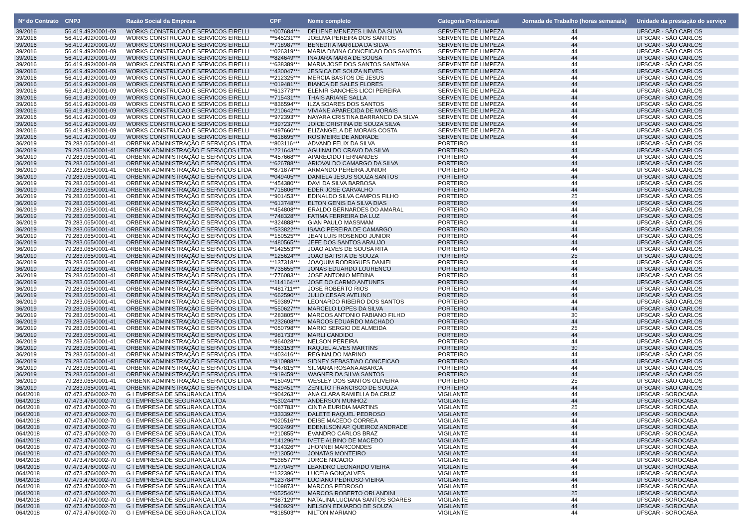| Nº do Contrato | CNPJ | Razão Social da Empresa | CPF | Nome completo | Categoria Profissional | Jornada de Trabalho (horas semanais) | Unidade da prestação do serviço |
| --- | --- | --- | --- | --- | --- | --- | --- |
| 39/2016 | 56.419.492/0001-09 | WORKS CONSTRUCAO E SERVICOS EIRELLI | **007684*** | DELIENE MENEZES LIMA DA SILVA | SERVENTE DE LIMPEZA | 44 | UFSCAR - SÃO CARLOS |
| 39/2016 | 56.419.492/0001-09 | WORKS CONSTRUCAO E SERVICOS EIRELLI | **545231*** | JOELMA PEREIRA DOS SANTOS | SERVENTE DE LIMPEZA | 44 | UFSCAR - SÃO CARLOS |
| 39/2016 | 56.419.492/0001-09 | WORKS CONSTRUCAO E SERVICOS EIRELLI | **718987*** | BENEDITA MARILDA DA SILVA | SERVENTE DE LIMPEZA | 44 | UFSCAR - SÃO CARLOS |
| 39/2016 | 56.419.492/0001-09 | WORKS CONSTRUCAO E SERVICOS EIRELLI | **026319*** | MARIA DIVINA CONCEICAO DOS SANTOS | SERVENTE DE LIMPEZA | 44 | UFSCAR - SÃO CARLOS |
| 39/2016 | 56.419.492/0001-09 | WORKS CONSTRUCAO E SERVICOS EIRELLI | **824649*** | INAJARA MARIA DE SOUSA | SERVENTE DE LIMPEZA | 44 | UFSCAR - SÃO CARLOS |
| 39/2016 | 56.419.492/0001-09 | WORKS CONSTRUCAO E SERVICOS EIRELLI | **638389*** | MARIA JOSE DOS SANTOS SANTANA | SERVENTE DE LIMPEZA | 44 | UFSCAR - SÃO CARLOS |
| 39/2016 | 56.419.492/0001-09 | WORKS CONSTRUCAO E SERVICOS EIRELLI | **430047*** | JESSICA DE SOUZA NEVES | SERVENTE DE LIMPEZA | 44 | UFSCAR - SÃO CARLOS |
| 39/2016 | 56.419.492/0001-09 | WORKS CONSTRUCAO E SERVICOS EIRELLI | **212325*** | MERCIA BASTOS DE JESUS | SERVENTE DE LIMPEZA | 44 | UFSCAR - SÃO CARLOS |
| 39/2016 | 56.419.492/0001-09 | WORKS CONSTRUCAO E SERVICOS EIRELLI | **019481*** | BIANCA DE SALES FLORES | SERVENTE DE LIMPEZA | 44 | UFSCAR - SÃO CARLOS |
| 39/2016 | 56.419.492/0001-09 | WORKS CONSTRUCAO E SERVICOS EIRELLI | **613773*** | ELENIR SANCHES LICCI PEREIRA | SERVENTE DE LIMPEZA | 44 | UFSCAR - SÃO CARLOS |
| 39/2016 | 56.419.492/0001-09 | WORKS CONSTRUCAO E SERVICOS EIRELLI | **715431*** | THAIS ARIANE SALLA | SERVENTE DE LIMPEZA | 44 | UFSCAR - SÃO CARLOS |
| 39/2016 | 56.419.492/0001-09 | WORKS CONSTRUCAO E SERVICOS EIRELLI | **836594*** | ILZA SOARES DOS SANTOS | SERVENTE DE LIMPEZA | 44 | UFSCAR - SÃO CARLOS |
| 39/2016 | 56.419.492/0001-09 | WORKS CONSTRUCAO E SERVICOS EIRELLI | **210642*** | VIVIANE APARECIDA DE MORAIS | SERVENTE DE LIMPEZA | 44 | UFSCAR - SÃO CARLOS |
| 39/2016 | 56.419.492/0001-09 | WORKS CONSTRUCAO E SERVICOS EIRELLI | **972393*** | NAYARA CRISTINA BARRANCO DA SILVA | SERVENTE DE LIMPEZA | 44 | UFSCAR - SAO CARLOS |
| 39/2016 | 56.419.492/0001-09 | WORKS CONSTRUCAO E SERVICOS EIRELLI | **397237*** | JOICE CRISTINA DE SOUZA SILVA | SERVENTE DE LIMPEZA | 44 | UFSCAR - SAO CARLOS |
| 39/2016 | 56.419.492/0001-09 | WORKS CONSTRUCAO E SERVICOS EIRELLI | **497660*** | ELIZANGELA DE MORAIS COSTA | SERVENTE DE LIMPEZA | 44 | UFSCAR - SAO CARLOS |
| 39/2016 | 56.419.492/0001-09 | WORKS CONSTRUCAO E SERVICOS EIRELLI | **616695*** | ROSIMEIRE DE ANDRADE | SERVENTE DE LIMPEZA | 44 | UFSCAR - SAO CARLOS |
| 36/2019 | 79.283.065/0001-41 | ORBENK ADMINISTRAÇÃO E SERVIÇOS LTDA | **803116*** | ADVAND FELIX DA SILVA | PORTEIRO | 44 | UFSCAR - SÃO CARLOS |
| 36/2019 | 79.283.065/0001-41 | ORBENK ADMINISTRAÇÃO E SERVIÇOS LTDA | **221643*** | AGUINALDO CRAVO DA SILVA | PORTEIRO | 44 | UFSCAR - SÃO CARLOS |
| 36/2019 | 79.283.065/0001-41 | ORBENK ADMINISTRAÇÃO E SERVIÇOS LTDA | **457668*** | APARECIDO FERNANDES | PORTEIRO | 44 | UFSCAR - SÃO CARLOS |
| 36/2019 | 79.283.065/0001-41 | ORBENK ADMINISTRAÇÃO E SERVIÇOS LTDA | **626788*** | ARIOVALDO CAMARGO DA SILVA | PORTEIRO | 44 | UFSCAR - SÃO CARLOS |
| 36/2019 | 79.283.065/0001-41 | ORBENK ADMINISTRAÇÃO E SERVIÇOS LTDA | **871874*** | ARMANDO PEREIRA JUNIOR | PORTEIRO | 44 | UFSCAR - SÃO CARLOS |
| 36/2019 | 79.283.065/0001-41 | ORBENK ADMINISTRAÇÃO E SERVIÇOS LTDA | **049405*** | DANIELA JESUS SOUZA SANTOS | PORTEIRO | 44 | UFSCAR - SÃO CARLOS |
| 36/2019 | 79.283.065/0001-41 | ORBENK ADMINISTRAÇÃO E SERVIÇOS LTDA | **454380*** | DAVI DA SILVA BARBOSA | PORTEIRO | 44 | UFSCAR - SÃO CARLOS |
| 36/2019 | 79.283.065/0001-41 | ORBENK ADMINISTRAÇÃO E SERVIÇOS LTDA | **715806*** | EDER JOSE CARVALHO | PORTEIRO | 44 | UFSCAR - SÃO CARLOS |
| 36/2019 | 79.283.065/0001-41 | ORBENK ADMINISTRAÇÃO E SERVIÇOS LTDA | **901453*** | EDINALDO SILVA CAMPOS FILHO | PORTEIRO | 25 | UFSCAR - SÃO CARLOS |
| 36/2019 | 79.283.065/0001-41 | ORBENK ADMINISTRAÇÃO E SERVIÇOS LTDA | **613748*** | ELTON GENIS DA SILVA DIAS | PORTEIRO | 44 | UFSCAR - SÃO CARLOS |
| 36/2019 | 79.283.065/0001-41 | ORBENK ADMINISTRAÇÃO E SERVIÇOS LTDA | **454808*** | ERALDO BERNARDES DO AMARAL | PORTEIRO | 44 | UFSCAR - SÃO CARLOS |
| 36/2019 | 79.283.065/0001-41 | ORBENK ADMINISTRAÇÃO E SERVIÇOS LTDA | **748328*** | FATIMA FERREIRA DA LUZ | PORTEIRO | 44 | UFSCAR - SÃO CARLOS |
| 36/2019 | 79.283.065/0001-41 | ORBENK ADMINISTRAÇÃO E SERVIÇOS LTDA | **324888*** | GIAN PAULO MASSMAM | PORTEIRO | 44 | UFSCAR - SÃO CARLOS |
| 36/2019 | 79.283.065/0001-41 | ORBENK ADMINISTRAÇÃO E SERVIÇOS LTDA | **533822*** | ISAAC PEREIRA DE CAMARGO | PORTEIRO | 44 | UFSCAR - SÃO CARLOS |
| 36/2019 | 79.283.065/0001-41 | ORBENK ADMINISTRAÇÃO E SERVIÇOS LTDA | **150525*** | JEAN LUIS ROSENDO JUNIOR | PORTEIRO | 44 | UFSCAR - SÃO CARLOS |
| 36/2019 | 79.283.065/0001-41 | ORBENK ADMINISTRAÇÃO E SERVIÇOS LTDA | **480565*** | JEFE DOS SANTOS ARAUJO | PORTEIRO | 44 | UFSCAR - SÃO CARLOS |
| 36/2019 | 79.283.065/0001-41 | ORBENK ADMINISTRAÇÃO E SERVIÇOS LTDA | **142553*** | JOAO ALVES DE SOUSA RITA | PORTEIRO | 44 | UFSCAR - SÃO CARLOS |
| 36/2019 | 79.283.065/0001-41 | ORBENK ADMINISTRAÇÃO E SERVIÇOS LTDA | **125624*** | JOAO BATISTA DE SOUZA | PORTEIRO | 25 | UFSCAR - SÃO CARLOS |
| 36/2019 | 79.283.065/0001-41 | ORBENK ADMINISTRAÇÃO E SERVIÇOS LTDA | **137318*** | JOAQUIM RODRIGUES DANIEL | PORTEIRO | 44 | UFSCAR - SÃO CARLOS |
| 36/2019 | 79.283.065/0001-41 | ORBENK ADMINISTRAÇÃO E SERVIÇOS LTDA | **735655*** | JONAS EDUARDO LOURENCO | PORTEIRO | 44 | UFSCAR - SÃO CARLOS |
| 36/2019 | 79.283.065/0001-41 | ORBENK ADMINISTRAÇÃO E SERVIÇOS LTDA | **776083*** | JOSE ANTONIO MEDINA | PORTEIRO | 44 | UFSCAR - SAO CARLOS |
| 36/2019 | 79.283.065/0001-41 | ORBENK ADMINISTRAÇÃO E SERVIÇOS LTDA | **114164*** | JOSE DO CARMO ANTUNES | PORTEIRO | 44 | UFSCAR - SÃO CARLOS |
| 36/2019 | 79.283.065/0001-41 | ORBENK ADMINISTRAÇÃO E SERVIÇOS LTDA | **481711*** | JOSE ROBERTO RIOS | PORTEIRO | 44 | UFSCAR - SAO CARLOS |
| 36/2019 | 79.283.065/0001-41 | ORBENK ADMINISTRAÇÃO E SERVIÇOS LTDA | **662590*** | JULIO CESAR AVELINO | PORTEIRO | 44 | UFSCAR - SÃO CARLOS |
| 36/2019 | 79.283.065/0001-41 | ORBENK ADMINISTRAÇÃO E SERVIÇOS LTDA | **593897*** | LEONARDO RIBEIRO DOS SANTOS | PORTEIRO | 44 | UFSCAR - SÃO CARLOS |
| 36/2019 | 79.283.065/0001-41 | ORBENK ADMINISTRAÇÃO E SERVIÇOS LTDA | **550627*** | MARCELO LOPES DA SILVA | PORTEIRO | 44 | UFSCAR - SÃO CARLOS |
| 36/2019 | 79.283.065/0001-41 | ORBENK ADMINISTRAÇÃO E SERVIÇOS LTDA | **283805*** | MARCOS ANTONIO FABIANO FILHO | PORTEIRO | 30 | UFSCAR - SÃO CARLOS |
| 36/2019 | 79.283.065/0001-41 | ORBENK ADMINISTRAÇÃO E SERVIÇOS LTDA | **232608*** | MARCOS EDUARDO MACHADO | PORTEIRO | 44 | UFSCAR - SÃO CARLOS |
| 36/2019 | 79.283.065/0001-41 | ORBENK ADMINISTRAÇÃO E SERVIÇOS LTDA | **050798*** | MARIO SERGIO DE ALMEIDA | PORTEIRO | 25 | UFSCAR - SÃO CARLOS |
| 36/2019 | 79.283.065/0001-41 | ORBENK ADMINISTRAÇÃO E SERVIÇOS LTDA | **981733*** | MARLI CANDIDO | PORTEIRO | 44 | UFSCAR - SÃO CARLOS |
| 36/2019 | 79.283.065/0001-41 | ORBENK ADMINISTRAÇÃO E SERVIÇOS LTDA | **864028*** | NELSON PEREIRA | PORTEIRO | 44 | UFSCAR - SÃO CARLOS |
| 36/2019 | 79.283.065/0001-41 | ORBENK ADMINISTRAÇÃO E SERVIÇOS LTDA | **363153*** | RAQUEL ALVES MARTINS | PORTEIRO | 30 | UFSCAR - SÃO CARLOS |
| 36/2019 | 79.283.065/0001-41 | ORBENK ADMINISTRAÇÃO E SERVIÇOS LTDA | **403416*** | REGINALDO MARINO | PORTEIRO | 44 | UFSCAR - SÃO CARLOS |
| 36/2019 | 79.283.065/0001-41 | ORBENK ADMINISTRAÇÃO E SERVIÇOS LTDA | **810988*** | SIDNEY SEBASTIAO CONCEICAO | PORTEIRO | 44 | UFSCAR - SÃO CARLOS |
| 36/2019 | 79.283.065/0001-41 | ORBENK ADMINISTRAÇÃO E SERVIÇOS LTDA | **547815*** | SILMARA ROSANA ABARCA | PORTEIRO | 44 | UFSCAR - SÃO CARLOS |
| 36/2019 | 79.283.065/0001-41 | ORBENK ADMINISTRAÇÃO E SERVIÇOS LTDA | **919459*** | WAGNER DA SILVA SANTOS | PORTEIRO | 44 | UFSCAR - SÃO CARLOS |
| 36/2019 | 79.283.065/0001-41 | ORBENK ADMINISTRAÇÃO E SERVIÇOS LTDA | **150491*** | WESLEY DOS SANTOS OLIVEIRA | PORTEIRO | 25 | UFSCAR - SÃO CARLOS |
| 36/2019 | 79.283.065/0001-41 | ORBENK ADMINISTRAÇÃO E SERVIÇOS LTDA | **629451*** | ZENILTO FRANCISCO DE SOUZA | PORTEIRO | 44 | UFSCAR - SÃO CARLOS |
| 064/2018 | 07.473.476/0002-70 | G I EMPRESA DE SEGURANCA LTDA | **904263*** | ANA CLARA RAMIELI A DA CRUZ | VIGILANTE | 44 | UFSCAR - SOROCABA |
| 064/2018 | 07.473.476/0002-70 | G I EMPRESA DE SEGURANCA LTDA | **530244*** | ANDERSON MUNHOZ | VIGILANTE | 44 | UFSCAR - SOROCABA |
| 064/2018 | 07.473.476/0002-70 | G I EMPRESA DE SEGURANCA LTDA | **087783*** | CINTIA EURIDIA MARTINS | VIGILANTE | 25 | UFSCAR - SOROCABA |
| 064/2018 | 07.473.476/0002-70 | G I EMPRESA DE SEGURANCA LTDA | **333392*** | DALETE RAQUEL PEDROSO | VIGILANTE | 44 | UFSCAR - SOROCABA |
| 064/2018 | 07.473.476/0002-70 | G I EMPRESA DE SEGURANCA LTDA | **020516*** | DEISE MACEDO CORREA | VIGILANTE | 44 | UFSCAR - SOROCABA |
| 064/2018 | 07.473.476/0002-70 | G I EMPRESA DE SEGURANCA LTDA | **902499*** | EDENILSON AP. QUEIROZ ANDRADE | VIGILANTE | 44 | UFSCAR - SOROCABA |
| 064/2018 | 07.473.476/0002-70 | G I EMPRESA DE SEGURANCA LTDA | **210855*** | EVANDRO CARLOS BRAZ | VIGILANTE | 44 | UFSCAR - SOROCABA |
| 064/2018 | 07.473.476/0002-70 | G I EMPRESA DE SEGURANCA LTDA | **141296*** | IVETE ALBINO DE MACEDO | VIGILANTE | 44 | UFSCAR - SOROCABA |
| 064/2018 | 07.473.476/0002-70 | G I EMPRESA DE SEGURANCA LTDA | **314326*** | JHONNEI MARCONDES | VIGILANTE | 44 | UFSCAR - SOROCABA |
| 064/2018 | 07.473.476/0002-70 | G I EMPRESA DE SEGURANCA LTDA | **213050*** | JONATAS MONTEIRO | VIGILANTE | 44 | UFSCAR - SOROCABA |
| 064/2018 | 07.473.476/0002-70 | G I EMPRESA DE SEGURANCA LTDA | **538577*** | JORGE NICACIO | VIGILANTE | 44 | UFSCAR - SOROCABA |
| 064/2018 | 07.473.476/0002-70 | G I EMPRESA DE SEGURANCA LTDA | **177045*** | LEANDRO LEONARDO VIEIRA | VIGILANTE | 44 | UFSCAR - SOROCABA |
| 064/2018 | 07.473.476/0002-70 | G I EMPRESA DE SEGURANCA LTDA | **132396*** | LUCEIA GONÇALVES | VIGILANTE | 44 | UFSCAR - SOROCABA |
| 064/2018 | 07.473.476/0002-70 | G I EMPRESA DE SEGURANCA LTDA | **123784*** | LUCIANO PEDROSO VIEIRA | VIGILANTE | 44 | UFSCAR - SOROCABA |
| 064/2018 | 07.473.476/0002-70 | G I EMPRESA DE SEGURANCA LTDA | **109873*** | MARCOS PEDROSO | VIGILANTE | 44 | UFSCAR - SOROCABA |
| 064/2018 | 07.473.476/0002-70 | G I EMPRESA DE SEGURANCA LTDA | **052546*** | MARCOS ROBERTO ORLANDINI | VIGILANTE | 25 | UFSCAR - SOROCABA |
| 064/2018 | 07.473.476/0002-70 | G I EMPRESA DE SEGURANCA LTDA | **387129*** | NATALINA LUCIANA SANTOS SOARES | VIGILANTE | 44 | UFSCAR - SOROCABA |
| 064/2018 | 07.473.476/0002-70 | G I EMPRESA DE SEGURANCA LTDA | **940929*** | NELSON EDUARDO DE SOUZA | VIGILANTE | 44 | UFSCAR - SOROCABA |
| 064/2018 | 07.473.476/0002-70 | G I EMPRESA DE SEGURANCA LTDA | **818503*** | NILTON MARIANO | VIGILANTE | 44 | UFSCAR - SOROCABA |